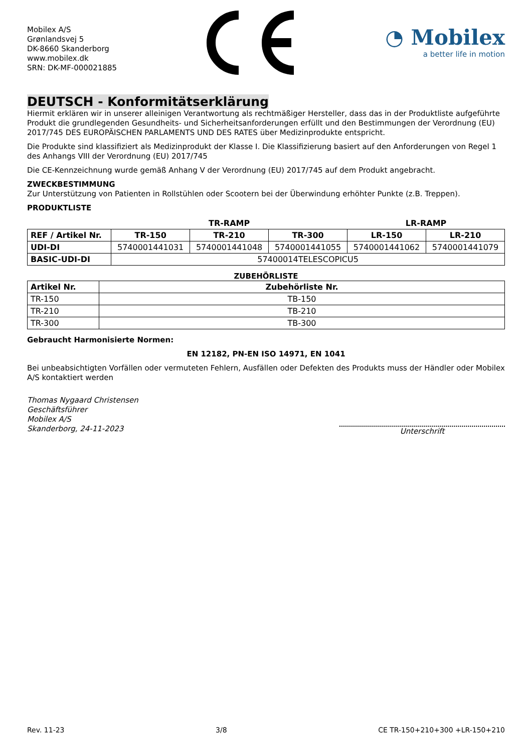Mobilex A/S
Grønlandsvej 5
DK-8660 Skanderborg
www.mobilex.dk
SRN: DK-MF-000021885
◔ Mobilex
a better life in motion
DEUTSCH - Konformitätserklärung
Hiermit erklären wir in unserer alleinigen Verantwortung als rechtmäßiger Hersteller, dass das in der Produktliste aufgeführte Produkt die grundlegenden Gesundheits- und Sicherheitsanforderungen erfüllt und den Bestimmungen der Verordnung (EU) 2017/745 DES EUROPÄISCHEN PARLAMENTS UND DES RATES über Medizinprodukte entspricht.
Die Produkte sind klassifiziert als Medizinprodukt der Klasse I. Die Klassifizierung basiert auf den Anforderungen von Regel 1 des Anhangs VIII der Verordnung (EU) 2017/745
Die CE-Kennzeichnung wurde gemäß Anhang V der Verordnung (EU) 2017/745 auf dem Produkt angebracht.
ZWECKBESTIMMUNG
Zur Unterstützung von Patienten in Rollstühlen oder Scootern bei der Überwindung erhöhter Punkte (z.B. Treppen).
PRODUKTLISTE
| | TR-RAMP | | | LR-RAMP | |
| --- | --- | --- | --- | --- | --- |
| REF / Artikel Nr. | TR-150 | TR-210 | TR-300 | LR-150 | LR-210 |
| UDI-DI | 5740001441031 | 5740001441048 | 5740001441055 | 5740001441062 | 5740001441079 |
| BASIC-UDI-DI | 57400014TELESCOPICU5 | | | | |
ZUBEHÖRLISTE
| Artikel Nr. | Zubehörliste Nr. |
| --- | --- |
| TR-150 | TB-150 |
| TR-210 | TB-210 |
| TR-300 | TB-300 |
Gebraucht Harmonisierte Normen:
EN 12182, PN-EN ISO 14971, EN 1041
Bei unbeabsichtigten Vorfällen oder vermuteten Fehlern, Ausfällen oder Defekten des Produkts muss der Händler oder Mobilex A/S kontaktiert werden
Thomas Nygaard Christensen
Geschäftsführer
Mobilex A/S
Skanderborg, 24-11-2023
Unterschrift
Rev. 11-23 3/8 CE TR-150+210+300 +LR-150+210